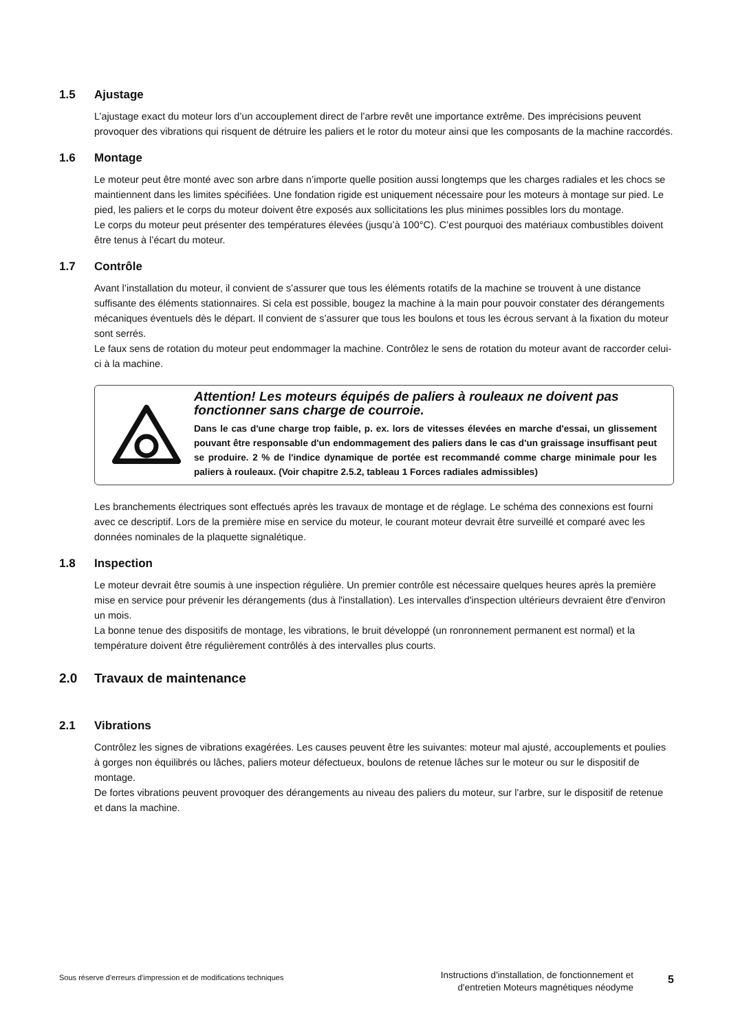1.5 Ajustage
L’ajustage exact du moteur lors d’un accouplement direct de l’arbre revêt une importance extrême. Des imprécisions peuvent provoquer des vibrations qui risquent de détruire les paliers et le rotor du moteur ainsi que les composants de la machine raccordés.
1.6 Montage
Le moteur peut être monté avec son arbre dans n’importe quelle position aussi longtemps que les charges radiales et les chocs se maintiennent dans les limites spécifiées. Une fondation rigide est uniquement nécessaire pour les moteurs à montage sur pied. Le pied, les paliers et le corps du moteur doivent être exposés aux sollicitations les plus minimes possibles lors du montage.
Le corps du moteur peut présenter des températures élevées (jusqu’à 100°C). C’est pourquoi des matériaux combustibles doivent être tenus à l’écart du moteur.
1.7 Contrôle
Avant l’installation du moteur, il convient de s’assurer que tous les éléments rotatifs de la machine se trouvent à une distance suffisante des éléments stationnaires. Si cela est possible, bougez la machine à la main pour pouvoir constater des dérangements mécaniques éventuels dès le départ. Il convient de s’assurer que tous les boulons et tous les écrous servant à la fixation du moteur sont serrés.
Le faux sens de rotation du moteur peut endommager la machine. Contrôlez le sens de rotation du moteur avant de raccorder celui-ci à la machine.
Attention! Les moteurs équipés de paliers à rouleaux ne doivent pas fonctionner sans charge de courroie.
Dans le cas d'une charge trop faible, p. ex. lors de vitesses élevées en marche d'essai, un glissement pouvant être responsable d'un endommagement des paliers dans le cas d'un graissage insuffisant peut se produire. 2 % de l'indice dynamique de portée est recommandé comme charge minimale pour les paliers à rouleaux. (Voir chapitre 2.5.2, tableau 1 Forces radiales admissibles)
Les branchements électriques sont effectués après les travaux de montage et de réglage. Le schéma des connexions est fourni avec ce descriptif. Lors de la première mise en service du moteur, le courant moteur devrait être surveillé et comparé avec les données nominales de la plaquette signalétique.
1.8 Inspection
Le moteur devrait être soumis à une inspection régulière. Un premier contrôle est nécessaire quelques heures après la première mise en service pour prévenir les dérangements (dus à l'installation). Les intervalles d'inspection ultérieurs devraient être d'environ un mois.
La bonne tenue des dispositifs de montage, les vibrations, le bruit développé (un ronronnement permanent est normal) et la température doivent être régulièrement contrôlés à des intervalles plus courts.
2.0 Travaux de maintenance
2.1 Vibrations
Contrôlez les signes de vibrations exagérées. Les causes peuvent être les suivantes: moteur mal ajusté, accouplements et poulies à gorges non équilibrés ou lâches, paliers moteur défectueux, boulons de retenue lâches sur le moteur ou sur le dispositif de montage.
De fortes vibrations peuvent provoquer des dérangements au niveau des paliers du moteur, sur l’arbre, sur le dispositif de retenue et dans la machine.
Sous réserve d'erreurs d'impression et de modifications techniques
Instructions d'installation, de fonctionnement et
d'entretien Moteurs magnétiques néodyme
5